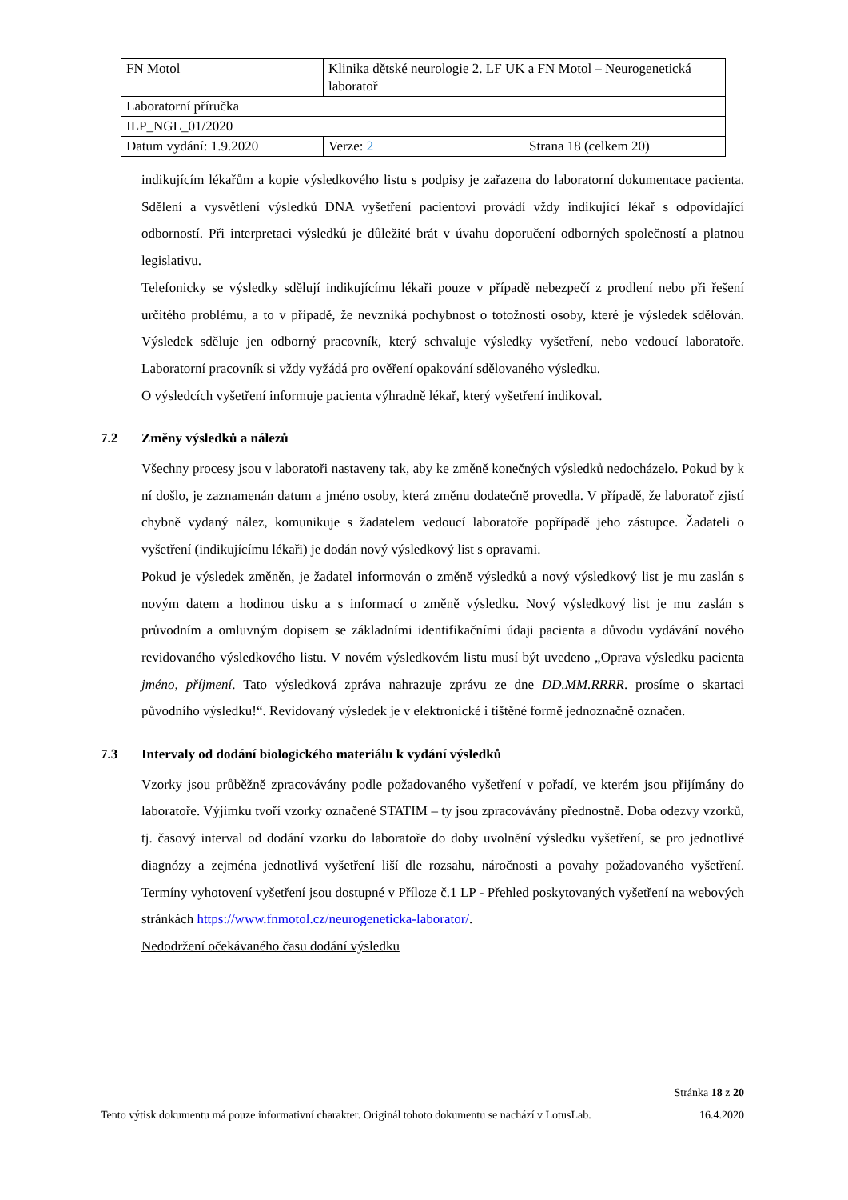| FN Motol | Klinika dětské neurologie 2. LF UK a FN Motol – Neurogenetická laboratoř | |
| Laboratorní příručka | | |
| ILP_NGL_01/2020 | | |
| Datum vydání: 1.9.2020 | Verze: 2 | Strana 18 (celkem 20) |
indikujícím lékařům a kopie výsledkového listu s podpisy je zařazena do laboratorní dokumentace pacienta. Sdělení a vysvětlení výsledků DNA vyšetření pacientovi provádí vždy indikující lékař s odpovídající odborností. Při interpretaci výsledků je důležité brát v úvahu doporučení odborných společností a platnou legislativu.
Telefonicky se výsledky sdělují indikujícímu lékaři pouze v případě nebezpečí z prodlení nebo při řešení určitého problému, a to v případě, že nevzniká pochybnost o totožnosti osoby, které je výsledek sdělován. Výsledek sděluje jen odborný pracovník, který schvaluje výsledky vyšetření, nebo vedoucí laboratoře. Laboratorní pracovník si vždy vyžádá pro ověření opakování sdělovaného výsledku.
O výsledcích vyšetření informuje pacienta výhradně lékař, který vyšetření indikoval.
7.2 Změny výsledků a nálezů
Všechny procesy jsou v laboratoři nastaveny tak, aby ke změně konečných výsledků nedocházelo. Pokud by k ní došlo, je zaznamenán datum a jméno osoby, která změnu dodatečně provedla. V případě, že laboratoř zjistí chybně vydaný nález, komunikuje s žadatelem vedoucí laboratoře popřípadě jeho zástupce. Žadateli o vyšetření (indikujícímu lékaři) je dodán nový výsledkový list s opravami.
Pokud je výsledek změněn, je žadatel informován o změně výsledků a nový výsledkový list je mu zaslán s novým datem a hodinou tisku a s informací o změně výsledku. Nový výsledkový list je mu zaslán s průvodním a omluvným dopisem se základními identifikačními údaji pacienta a důvodu vydávání nového revidovaného výsledkového listu. V novém výsledkovém listu musí být uvedeno „Oprava výsledku pacienta jméno, příjmení. Tato výsledková zpráva nahrazuje zprávu ze dne DD.MM.RRRR. prosíme o skartaci původního výsledku!“. Revidovaný výsledek je v elektronické i tištěné formě jednoznačně označen.
7.3 Intervaly od dodání biologického materiálu k vydání výsledků
Vzorky jsou průběžně zpracovávány podle požadovaného vyšetření v pořadí, ve kterém jsou přijímány do laboratoře. Výjimku tvoří vzorky označené STATIM – ty jsou zpracovávány přednostně. Doba odezvy vzorků, tj. časový interval od dodání vzorku do laboratoře do doby uvolnění výsledku vyšetření, se pro jednotlivé diagnózy a zejména jednotlivá vyšetření liší dle rozsahu, náročnosti a povahy požadovaného vyšetření. Termíny vyhotovení vyšetření jsou dostupné v Příloze č.1 LP - Přehled poskytovaných vyšetření na webových stránkách https://www.fnmotol.cz/neurogeneticka-laborator/.
Nedodržení očekávaného času dodání výsledku
Stránka 18 z 20
Tento výtisk dokumentu má pouze informativní charakter. Originál tohoto dokumentu se nachází v LotusLab. 16.4.2020